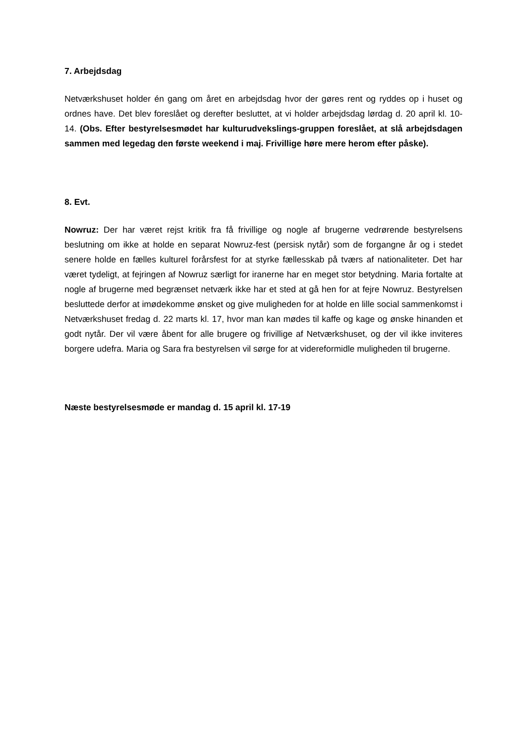7. Arbejdsdag
Netværkshuset holder én gang om året en arbejdsdag hvor der gøres rent og ryddes op i huset og ordnes have. Det blev foreslået og derefter besluttet, at vi holder arbejdsdag lørdag d. 20 april kl. 10-14. (Obs. Efter bestyrelsesmødet har kulturudvekslings-gruppen foreslået, at slå arbejdsdagen sammen med legedag den første weekend i maj. Frivillige høre mere herom efter påske).
8. Evt.
Nowruz: Der har været rejst kritik fra få frivillige og nogle af brugerne vedrørende bestyrelsens beslutning om ikke at holde en separat Nowruz-fest (persisk nytår) som de forgangne år og i stedet senere holde en fælles kulturel forårsfest for at styrke fællesskab på tværs af nationaliteter. Det har været tydeligt, at fejringen af Nowruz særligt for iranerne har en meget stor betydning. Maria fortalte at nogle af brugerne med begrænset netværk ikke har et sted at gå hen for at fejre Nowruz. Bestyrelsen besluttede derfor at imødekomme ønsket og give muligheden for at holde en lille social sammenkomst i Netværkshuset fredag d. 22 marts kl. 17, hvor man kan mødes til kaffe og kage og ønske hinanden et godt nytår. Der vil være åbent for alle brugere og frivillige af Netværkshuset, og der vil ikke inviteres borgere udefra. Maria og Sara fra bestyrelsen vil sørge for at videreformidle muligheden til brugerne.
Næste bestyrelsesmøde er mandag d. 15 april kl. 17-19